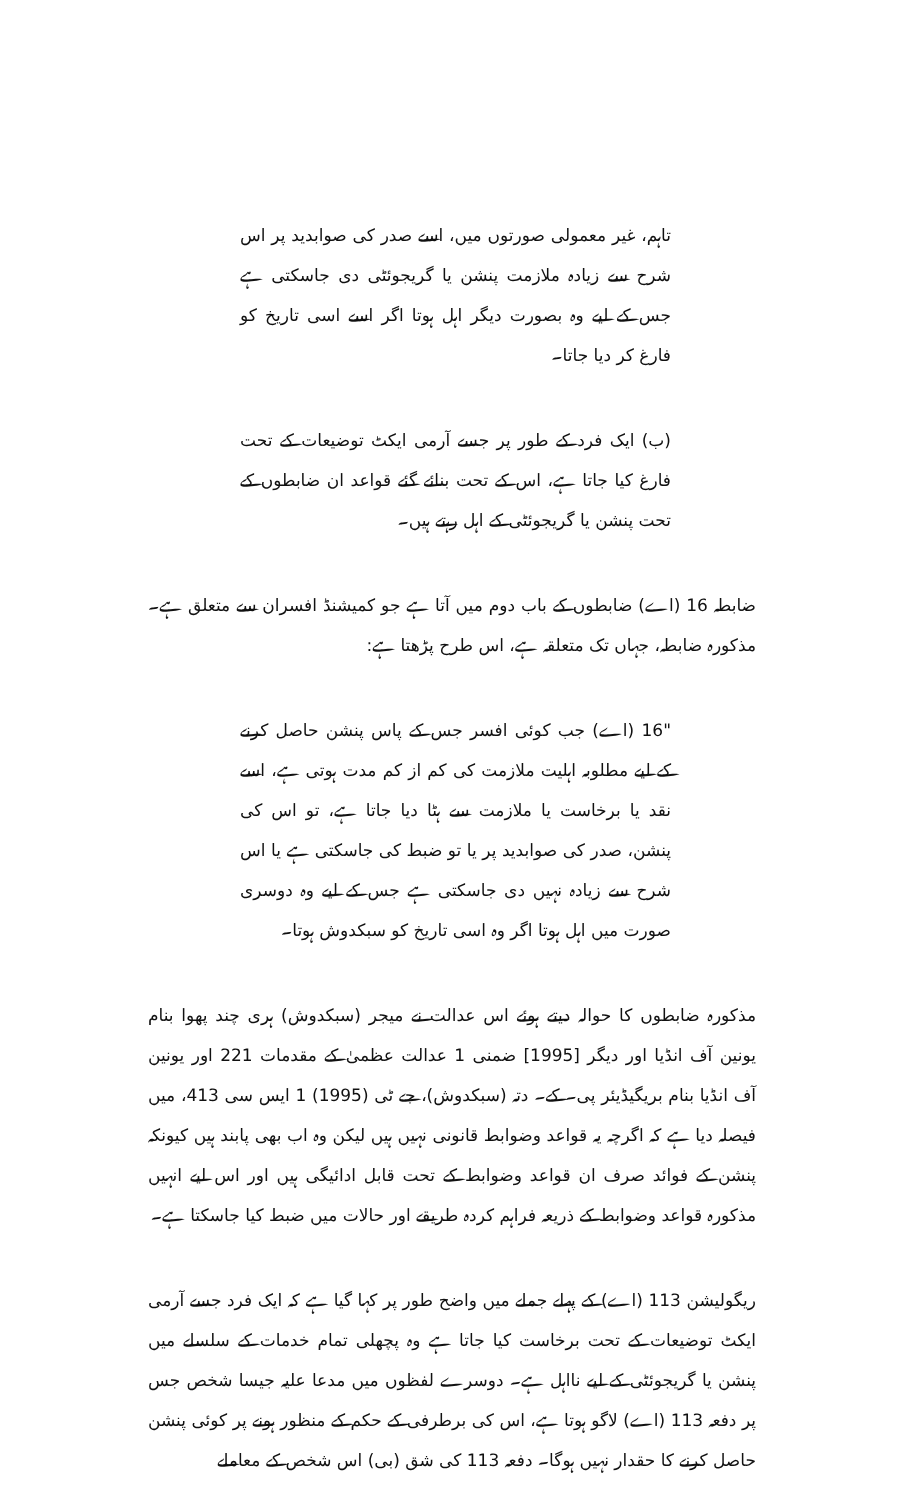تاہم، غیر معمولی صورتوں میں، اسے صدر کی صوابدید پر اس شرح سے زیادہ ملازمت پنشن یا گریجوئٹی دی جاسکتی ہے جس کے لیے وہ بصورت دیگر اہل ہوتا اگر اسے اسی تاریخ کو فارغ کر دیا جاتا۔
(ب) ایک فرد کے طور پر جسے آرمی ایکٹ توضیعات کے تحت فارغ کیا جاتا ہے، اس کے تحت بنائے گئے قواعد ان ضابطوں کے تحت پنشن یا گریجوئٹی کے اہل رہتے ہیں۔
ضابطہ 16 (اے) ضابطوں کے باب دوم میں آتا ہے جو کمیشنڈ افسران سے متعلق ہے۔ مذکورہ ضابطہ، جہاں تک متعلقہ ہے، اس طرح پڑھتا ہے:
"16 (اے) جب کوئی افسر جس کے پاس پنشن حاصل کرنے کے لیے مطلوبہ اہلیت ملازمت کی کم از کم مدت ہوتی ہے، اسے نقد یا برخاست یا ملازمت سے ہٹا دیا جاتا ہے، تو اس کی پنشن، صدر کی صوابدید پر یا تو ضبط کی جاسکتی ہے یا اس شرح سے زیادہ نہیں دی جاسکتی ہے جس کے لیے وہ دوسری صورت میں اہل ہوتا اگر وہ اسی تاریخ کو سبکدوش ہوتا۔
مذکورہ ضابطوں کا حوالہ دیتے ہوئے اس عدالت نے میجر (سبکدوش) ہری چند پھوا بنام یونین آف انڈیا اور دیگر [1995] ضمنی 1 عدالت عظمیٰ کے مقدمات 221 اور یونین آف انڈیا بنام بریگیڈیئر پی۔ کے۔ دتہ (سبکدوش)، جے ٹی (1995) 1 ایس سی 413، میں فیصلہ دیا ہے کہ اگرچہ یہ قواعد وضوابط قانونی نہیں ہیں لیکن وہ اب بھی پابند ہیں کیونکہ پنشن کے فوائد صرف ان قواعد وضوابط کے تحت قابل ادائیگی ہیں اور اس لیے انہیں مذکورہ قواعد وضوابط کے ذریعہ فراہم کردہ طریقے اور حالات میں ضبط کیا جاسکتا ہے۔
ریگولیشن 113 (اے) کے پہلے جملے میں واضح طور پر کہا گیا ہے کہ ایک فرد جسے آرمی ایکٹ توضیعات کے تحت برخاست کیا جاتا ہے وہ پچھلی تمام خدمات کے سلسلے میں پنشن یا گریجوئٹی کے لیے نااہل ہے۔ دوسرے لفظوں میں مدعا علیہ جیسا شخص جس پر دفعہ 113 (اے) لاگو ہوتا ہے، اس کی برطرفی کے حکم کے منظور ہونے پر کوئی پنشن حاصل کرنے کا حقدار نہیں ہوگا۔ دفعہ 113 کی شق (بی) اس شخص کے معاملے